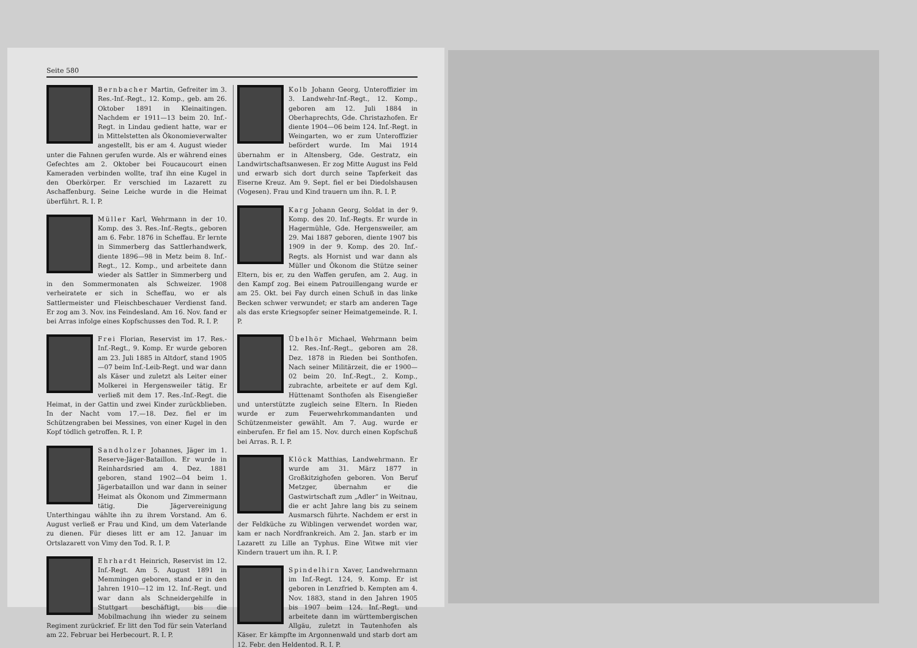Seite 580
Bernbacher Martin, Gefreiter im 3. Res.-Inf.-Regt., 12. Komp., geb. am 26. Oktober 1891 in Kleinaitingen. Nachdem er 1911—13 beim 20. Inf.-Regt. in Lindau gedient hatte, war er in Mittelstetten als Ökonomieverwalter angestellt, bis er am 4. August wieder unter die Fahnen gerufen wurde. Als er während eines Gefechtes am 2. Oktober bei Foucaucourt einen Kameraden verbinden wollte, traf ihn eine Kugel in den Oberkörper. Er verschied im Lazarett zu Aschaffenburg. Seine Leiche wurde in die Heimat überführt. R. I. P.
Müller Karl, Wehrmann in der 10. Komp. des 3. Res.-Inf.-Regts., geboren am 6. Febr. 1876 in Scheffau. Er lernte in Simmerberg das Sattlerhandwerk, diente 1896—98 in Metz beim 8. Inf.-Regt., 12. Komp., und arbeitete dann wieder als Sattler in Simmerberg und in den Sommermonaten als Schweizer. 1908 verheiratete er sich in Scheffau, wo er als Sattlermeister und Fleischbeschauer Verdienst fand. Er zog am 3. Nov. ins Feindesland. Am 16. Nov. fand er bei Arras infolge eines Kopfschusses den Tod. R. I. P.
Frei Florian, Reservist im 17. Res.-Inf.-Regt., 9. Komp. Er wurde geboren am 23. Juli 1885 in Altdorf, stand 1905—07 beim Inf.-Leib-Regt. und war dann als Käser und zuletzt als Leiter einer Molkerei in Hergensweiler tätig. Er verließ mit dem 17. Res.-Inf.-Regt. die Heimat, in der Gattin und zwei Kinder zurückblieben. In der Nacht vom 17.—18. Dez. fiel er im Schützengraben bei Messines, von einer Kugel in den Kopf tödlich getroffen. R. I. P.
Sandholzer Johannes, Jäger im 1. Reserve-Jäger-Bataillon. Er wurde in Reinhardsried am 4. Dez. 1881 geboren, stand 1902—04 beim 1. Jägerbataillon und war dann in seiner Heimat als Ökonom und Zimmermann tätig. Die Jägervereinigung Unterthingau wählte ihn zu ihrem Vorstand. Am 6. August verließ er Frau und Kind, um dem Vaterlande zu dienen. Für dieses litt er am 12. Januar im Ortslazarett von Vimy den Tod. R. I. P.
Ehrhardt Heinrich, Reservist im 12. Inf.-Regt. Am 5. August 1891 in Memmingen geboren, stand er in den Jahren 1910—12 im 12. Inf.-Regt. und war dann als Schneidergehilfe in Stuttgart beschäftigt, bis die Mobilmachung ihn wieder zu seinem Regiment zurückrief. Er litt den Tod für sein Vaterland am 22. Februar bei Herbecourt. R. I. P.
Kolb Johann Georg, Unteroffizier im 3. Landwehr-Inf.-Regt., 12. Komp., geboren am 12. Juli 1884 in Oberhaprechts, Gde. Christazhofen. Er diente 1904—06 beim 124. Inf.-Regt. in Weingarten, wo er zum Unteroffizier befördert wurde. Im Mai 1914 übernahm er in Altensberg, Gde. Gestratz, ein Landwirtschaftsanwesen. Er zog Mitte August ins Feld und erwarb sich dort durch seine Tapferkeit das Eiserne Kreuz. Am 9. Sept. fiel er bei Diedolshausen (Vogesen). Frau und Kind trauern um ihn. R. I. P.
Karg Johann Georg, Soldat in der 9. Komp. des 20. Inf.-Regts. Er wurde in Hagermühle, Gde. Hergensweiler, am 29. Mai 1887 geboren, diente 1907 bis 1909 in der 9. Komp. des 20. Inf.-Regts. als Hornist und war dann als Müller und Ökonom die Stütze seiner Eltern, bis er, zu den Waffen gerufen, am 2. Aug. in den Kampf zog. Bei einem Patrouillengang wurde er am 25. Okt. bei Fay durch einen Schuß in das linke Becken schwer verwundet; er starb am anderen Tage als das erste Kriegsopfer seiner Heimatgemeinde. R. I. P.
Übelhör Michael, Wehrmann beim 12. Res.-Inf.-Regt., geboren am 28. Dez. 1878 in Rieden bei Sonthofen. Nach seiner Militärzeit, die er 1900—02 beim 20. Inf.-Regt., 2. Komp., zubrachte, arbeitete er auf dem Kgl. Hüttenamt Sonthofen als Eisengießer und unterstützte zugleich seine Eltern. In Rieden wurde er zum Feuerwehrkommandanten und Schützenmeister gewählt. Am 7. Aug. wurde er einberufen. Er fiel am 15. Nov. durch einen Kopfschuß bei Arras. R. I. P.
Klöck Matthias, Landwehrmann. Er wurde am 31. März 1877 in Großkitzighofen geboren. Von Beruf Metzger, übernahm er die Gastwirtschaft zum „Adler“ in Weitnau, die er acht Jahre lang bis zu seinem Ausmarsch führte. Nachdem er erst in der Feldküche zu Wiblingen verwendet worden war, kam er nach Nordfrankreich. Am 2. Jan. starb er im Lazarett zu Lille an Typhus. Eine Witwe mit vier Kindern trauert um ihn. R. I. P.
Spindelhirn Xaver, Landwehrmann im Inf.-Regt. 124, 9. Komp. Er ist geboren in Lenzfried b. Kempten am 4. Nov. 1883, stand in den Jahren 1905 bis 1907 beim 124. Inf.-Regt. und arbeitete dann im württembergischen Allgäu, zuletzt in Tautenhofen als Käser. Er kämpfte im Argonnenwald und starb dort am 12. Febr. den Heldentod. R. I. P.